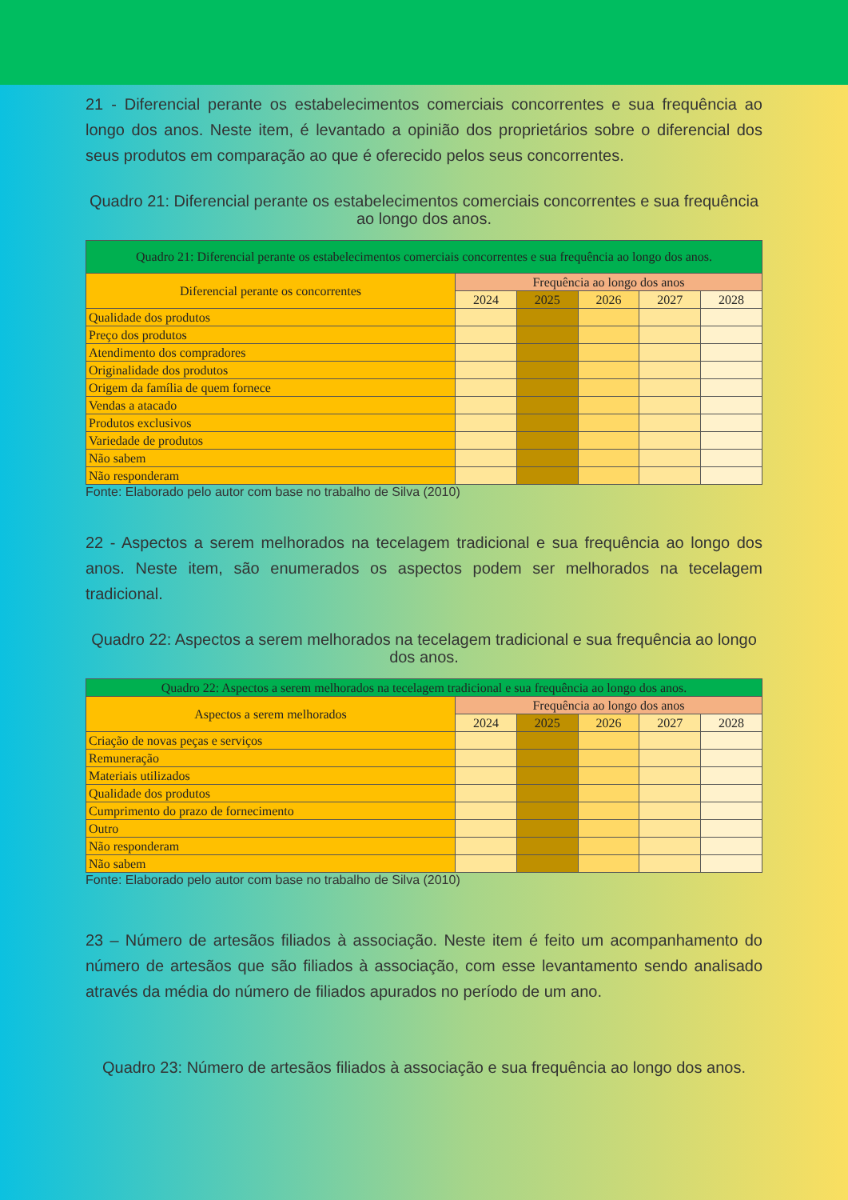21 - Diferencial perante os estabelecimentos comerciais concorrentes e sua frequência ao longo dos anos. Neste item, é levantado a opinião dos proprietários sobre o diferencial dos seus produtos em comparação ao que é oferecido pelos seus concorrentes.
Quadro 21: Diferencial perante os estabelecimentos comerciais concorrentes e sua frequência ao longo dos anos.
| Quadro 21: Diferencial perante os estabelecimentos comerciais concorrentes e sua frequência ao longo dos anos. | | | | | |
| --- | --- | --- | --- | --- | --- |
| Diferencial perante os concorrentes | Frequência ao longo dos anos | | | | |
| | 2024 | 2025 | 2026 | 2027 | 2028 |
| Qualidade dos produtos | | | | | |
| Preço dos produtos | | | | | |
| Atendimento dos compradores | | | | | |
| Originalidade dos produtos | | | | | |
| Origem da família de quem fornece | | | | | |
| Vendas a atacado | | | | | |
| Produtos exclusivos | | | | | |
| Variedade de produtos | | | | | |
| Não sabem | | | | | |
| Não responderam | | | | | |
Fonte: Elaborado pelo autor com base no trabalho de Silva (2010)
22 - Aspectos a serem melhorados na tecelagem tradicional e sua frequência ao longo dos anos. Neste item, são enumerados os aspectos podem ser melhorados na tecelagem tradicional.
Quadro 22: Aspectos a serem melhorados na tecelagem tradicional e sua frequência ao longo dos anos.
| Quadro 22: Aspectos a serem melhorados na tecelagem tradicional e sua frequência ao longo dos anos. | | | | | |
| --- | --- | --- | --- | --- | --- |
| Aspectos a serem melhorados | Frequência ao longo dos anos | | | | |
| | 2024 | 2025 | 2026 | 2027 | 2028 |
| Criação de novas peças e serviços | | | | | |
| Remuneração | | | | | |
| Materiais utilizados | | | | | |
| Qualidade dos produtos | | | | | |
| Cumprimento do prazo de fornecimento | | | | | |
| Outro | | | | | |
| Não responderam | | | | | |
| Não sabem | | | | | |
Fonte: Elaborado pelo autor com base no trabalho de Silva (2010)
23 – Número de artesãos filiados à associação. Neste item é feito um acompanhamento do número de artesãos que são filiados à associação, com esse levantamento sendo analisado através da média do número de filiados apurados no período de um ano.
Quadro 23: Número de artesãos filiados à associação e sua frequência ao longo dos anos.